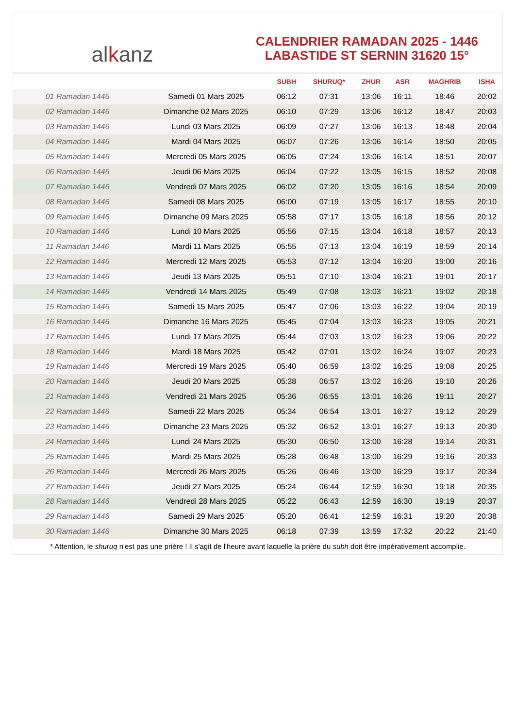al k anz
CALENDRIER RAMADAN 2025 - 1446
LABASTIDE ST SERNIN 31620 15°
| | | SUBH | SHURUQ* | ZHUR | ASR | MAGHRIB | ISHA |
| --- | --- | --- | --- | --- | --- | --- | --- |
| 01 Ramadan 1446 | Samedi 01 Mars 2025 | 06:12 | 07:31 | 13:06 | 16:11 | 18:46 | 20:02 |
| 02 Ramadan 1446 | Dimanche 02 Mars 2025 | 06:10 | 07:29 | 13:06 | 16:12 | 18:47 | 20:03 |
| 03 Ramadan 1446 | Lundi 03 Mars 2025 | 06:09 | 07:27 | 13:06 | 16:13 | 18:48 | 20:04 |
| 04 Ramadan 1446 | Mardi 04 Mars 2025 | 06:07 | 07:26 | 13:06 | 16:14 | 18:50 | 20:05 |
| 05 Ramadan 1446 | Mercredi 05 Mars 2025 | 06:05 | 07:24 | 13:06 | 16:14 | 18:51 | 20:07 |
| 06 Ramadan 1446 | Jeudi 06 Mars 2025 | 06:04 | 07:22 | 13:05 | 16:15 | 18:52 | 20:08 |
| 07 Ramadan 1446 | Vendredi 07 Mars 2025 | 06:02 | 07:20 | 13:05 | 16:16 | 18:54 | 20:09 |
| 08 Ramadan 1446 | Samedi 08 Mars 2025 | 06:00 | 07:19 | 13:05 | 16:17 | 18:55 | 20:10 |
| 09 Ramadan 1446 | Dimanche 09 Mars 2025 | 05:58 | 07:17 | 13:05 | 16:18 | 18:56 | 20:12 |
| 10 Ramadan 1446 | Lundi 10 Mars 2025 | 05:56 | 07:15 | 13:04 | 16:18 | 18:57 | 20:13 |
| 11 Ramadan 1446 | Mardi 11 Mars 2025 | 05:55 | 07:13 | 13:04 | 16:19 | 18:59 | 20:14 |
| 12 Ramadan 1446 | Mercredi 12 Mars 2025 | 05:53 | 07:12 | 13:04 | 16:20 | 19:00 | 20:16 |
| 13 Ramadan 1446 | Jeudi 13 Mars 2025 | 05:51 | 07:10 | 13:04 | 16:21 | 19:01 | 20:17 |
| 14 Ramadan 1446 | Vendredi 14 Mars 2025 | 05:49 | 07:08 | 13:03 | 16:21 | 19:02 | 20:18 |
| 15 Ramadan 1446 | Samedi 15 Mars 2025 | 05:47 | 07:06 | 13:03 | 16:22 | 19:04 | 20:19 |
| 16 Ramadan 1446 | Dimanche 16 Mars 2025 | 05:45 | 07:04 | 13:03 | 16:23 | 19:05 | 20:21 |
| 17 Ramadan 1446 | Lundi 17 Mars 2025 | 05:44 | 07:03 | 13:02 | 16:23 | 19:06 | 20:22 |
| 18 Ramadan 1446 | Mardi 18 Mars 2025 | 05:42 | 07:01 | 13:02 | 16:24 | 19:07 | 20:23 |
| 19 Ramadan 1446 | Mercredi 19 Mars 2025 | 05:40 | 06:59 | 13:02 | 16:25 | 19:08 | 20:25 |
| 20 Ramadan 1446 | Jeudi 20 Mars 2025 | 05:38 | 06:57 | 13:02 | 16:26 | 19:10 | 20:26 |
| 21 Ramadan 1446 | Vendredi 21 Mars 2025 | 05:36 | 06:55 | 13:01 | 16:26 | 19:11 | 20:27 |
| 22 Ramadan 1446 | Samedi 22 Mars 2025 | 05:34 | 06:54 | 13:01 | 16:27 | 19:12 | 20:29 |
| 23 Ramadan 1446 | Dimanche 23 Mars 2025 | 05:32 | 06:52 | 13:01 | 16:27 | 19:13 | 20:30 |
| 24 Ramadan 1446 | Lundi 24 Mars 2025 | 05:30 | 06:50 | 13:00 | 16:28 | 19:14 | 20:31 |
| 25 Ramadan 1446 | Mardi 25 Mars 2025 | 05:28 | 06:48 | 13:00 | 16:29 | 19:16 | 20:33 |
| 26 Ramadan 1446 | Mercredi 26 Mars 2025 | 05:26 | 06:46 | 13:00 | 16:29 | 19:17 | 20:34 |
| 27 Ramadan 1446 | Jeudi 27 Mars 2025 | 05:24 | 06:44 | 12:59 | 16:30 | 19:18 | 20:35 |
| 28 Ramadan 1446 | Vendredi 28 Mars 2025 | 05:22 | 06:43 | 12:59 | 16:30 | 19:19 | 20:37 |
| 29 Ramadan 1446 | Samedi 29 Mars 2025 | 05:20 | 06:41 | 12:59 | 16:31 | 19:20 | 20:38 |
| 30 Ramadan 1446 | Dimanche 30 Mars 2025 | 06:18 | 07:39 | 13:59 | 17:32 | 20:22 | 21:40 |
* Attention, le shuruq n'est pas une prière ! Il s'agit de l'heure avant laquelle la prière du subh doit être impérativement accomplie.